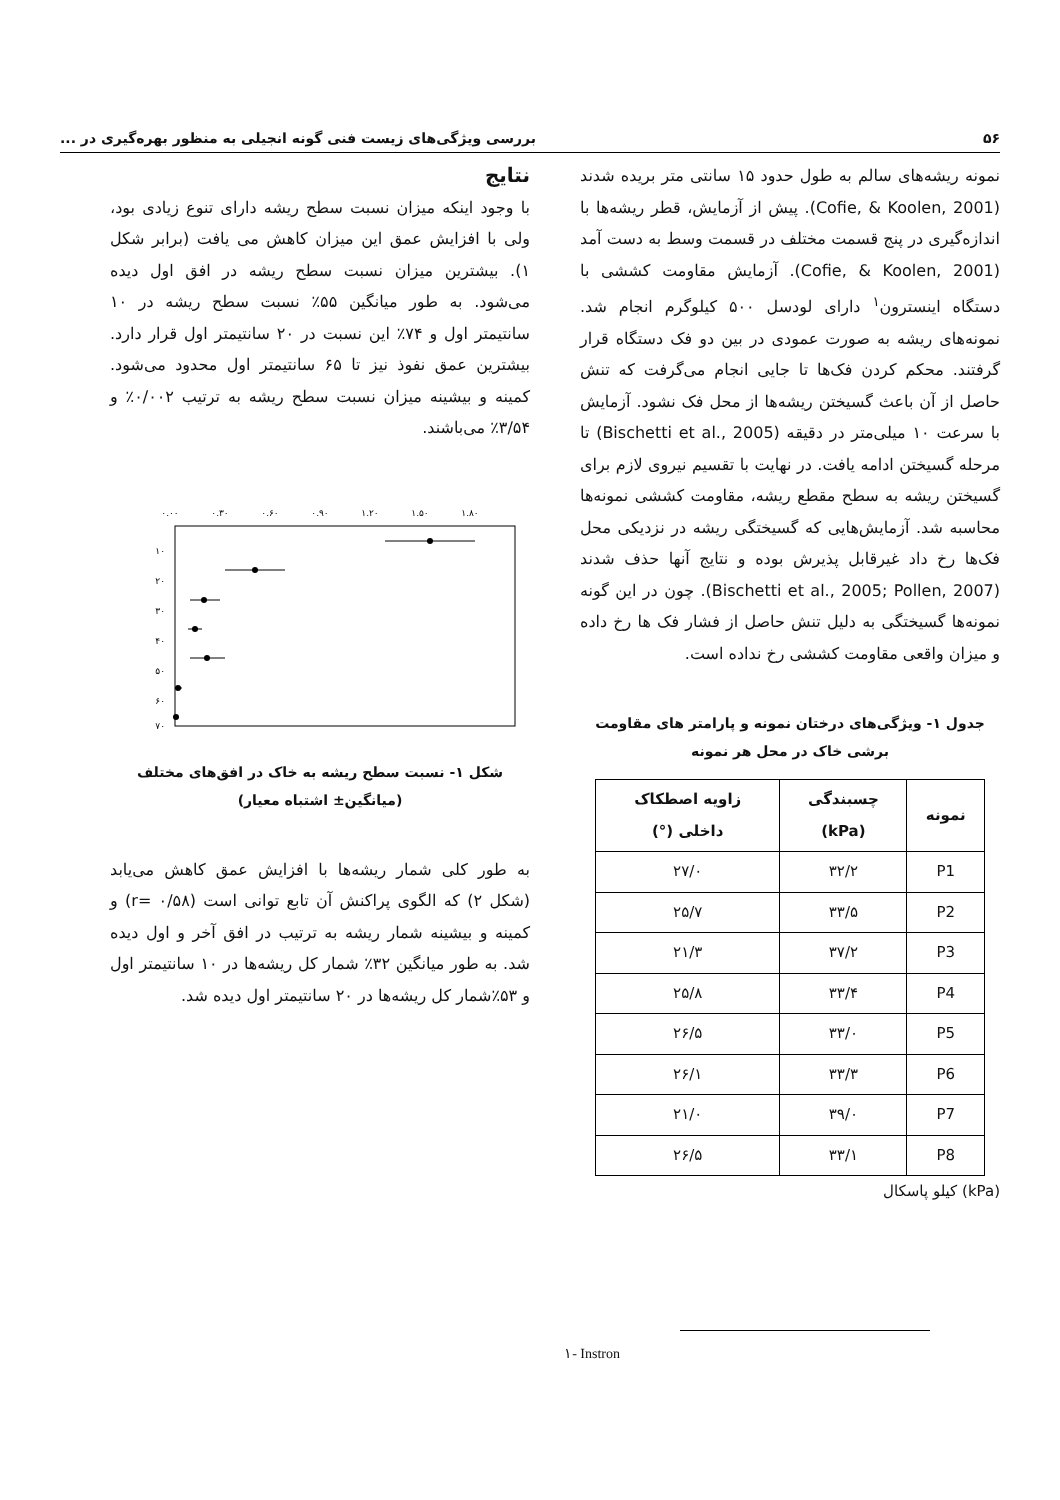۵۶ بررسی ویژگی‌های زیست فنی گونه انجیلی به منظور بهره‌گیری در ...
نمونه ریشه‌های سالم به طول حدود ۱۵ سانتی متر بریده شدند (Cofie, & Koolen, 2001). پیش از آزمایش، قطر ریشه‌ها با اندازه‌گیری در پنج قسمت مختلف در قسمت وسط به دست آمد (Cofie, & Koolen, 2001). آزمایش مقاومت کششی با دستگاه اینسترون<sup>۱</sup> دارای لودسل ۵۰۰ کیلوگرم انجام شد. نمونه‌های ریشه به صورت عمودی در بین دو فک دستگاه قرار گرفتند. محکم کردن فک‌ها تا جایی انجام می‌گرفت که تنش حاصل از آن باعث گسیختن ریشه‌ها از محل فک نشود. آزمایش با سرعت ۱۰ میلی‌متر در دقیقه (Bischetti et al., 2005) تا مرحله گسیختن ادامه یافت. در نهایت با تقسیم نیروی لازم برای گسیختن ریشه به سطح مقطع ریشه، مقاومت کششی نمونه‌ها محاسبه شد. آزمایش‌هایی که گسیختگی ریشه در نزدیکی محل فک‌ها رخ داد غیرقابل پذیرش بوده و نتایج آنها حذف شدند (Bischetti et al., 2005; Pollen, 2007). چون در این گونه نمونه‌ها گسیختگی به دلیل تنش حاصل از فشار فک ها رخ داده و میزان واقعی مقاومت کششی رخ نداده است.
جدول ۱- ویژگی‌های درختان نمونه و پارامتر های مقاومت
برشی خاک در محل هر نمونه
| نمونه | چسبندگی (kPa) | زاویه اصطکاک داخلی (°) |
| --- | --- | --- |
| P1 | ۳۲/۲ | ۲۷/۰ |
| P2 | ۳۳/۵ | ۲۵/۷ |
| P3 | ۳۷/۲ | ۲۱/۳ |
| P4 | ۳۳/۴ | ۲۵/۸ |
| P5 | ۳۳/۰ | ۲۶/۵ |
| P6 | ۳۳/۳ | ۲۶/۱ |
| P7 | ۳۹/۰ | ۲۱/۰ |
| P8 | ۳۳/۱ | ۲۶/۵ |
(kPa) کیلو پاسکال
نتایج
با وجود اینکه میزان نسبت سطح ریشه دارای تنوع زیادی بود، ولی با افزایش عمق این میزان کاهش می یافت (برابر شکل ۱). بیشترین میزان نسبت سطح ریشه در افق اول دیده می‌شود. به طور میانگین ۵۵٪ نسبت سطح ریشه در ۱۰ سانتیمتر اول و ۷۴٪ این نسبت در ۲۰ سانتیمتر اول قرار دارد. بیشترین عمق نفوذ نیز تا ۶۵ سانتیمتر اول محدود می‌شود. کمینه و بیشینه میزان نسبت سطح ریشه به ترتیب ۰/۰۰۲٪ و ۳/۵۴٪ می‌باشند.
۰.۰۰
۰.۳۰
۰.۶۰
۰.۹۰
۱.۲۰
۱.۵۰
۱.۸۰
۱۰
۲۰
۳۰
۴۰
۵۰
۶۰
۷۰
شکل ۱- نسبت سطح ریشه به خاک در افق‌های مختلف
(میانگین± اشتباه معیار)
به طور کلی شمار ریشه‌ها با افزایش عمق کاهش می‌یابد (شکل ۲) که الگوی پراکنش آن تابع توانی است (۰/۵۸ =r) و کمینه و بیشینه شمار ریشه به ترتیب در افق آخر و اول دیده شد. به طور میانگین ۳۲٪ شمار کل ریشه‌ها در ۱۰ سانتیمتر اول و ۵۳٪شمار کل ریشه‌ها در ۲۰ سانتیمتر اول دیده شد.
۱- Instron